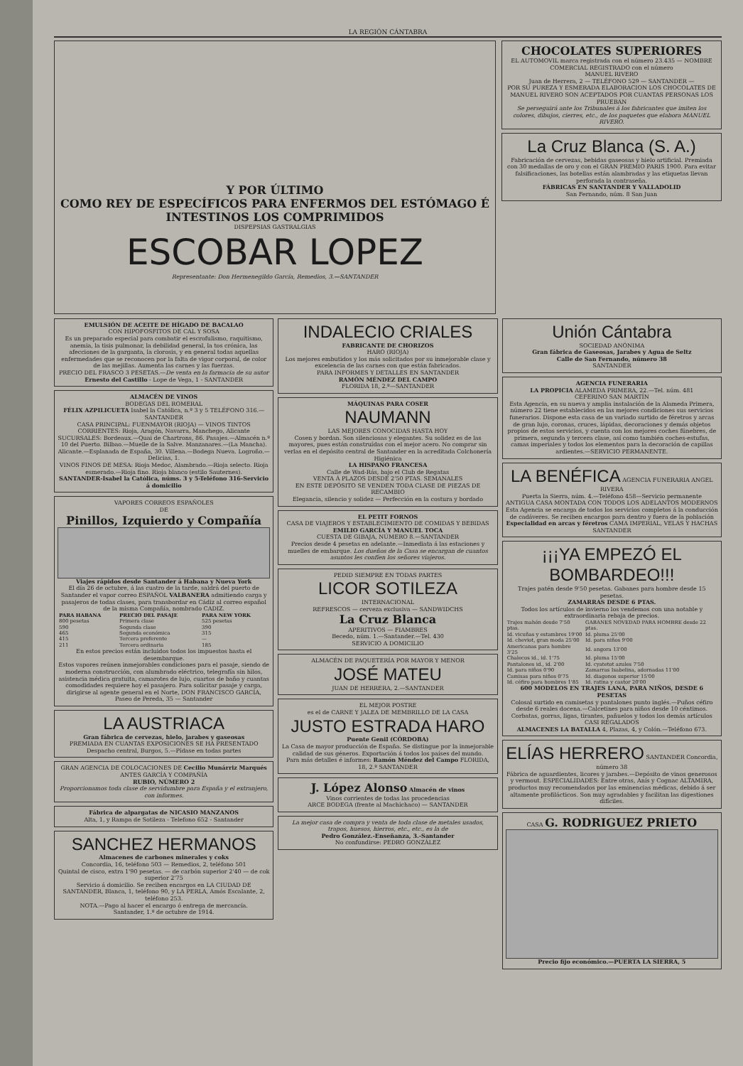LA REGIÓN CÁNTABRA
Y POR ÚLTIMO
COMO REY DE ESPECÍFICOS PARA ENFERMOS DEL ESTÓMAGO É INTESTINOS LOS COMPRIMIDOS
DISPEPSIAS GASTRALGIAS
ESCOBAR LOPEZ
Representante: Don Hermenegildo García, Remedios, 3.—SANTANDER
CHOCOLATES SUPERIORES
EL AUTOMOVIL marca registrada con el número 23.435 — NOMBRE COMERCIAL REGISTRADO con el número
MANUEL RIVERO
Juan de Herrera, 2 — TELÉFONO 529 — SANTANDER —
POR SU PUREZA Y ESMERADA ELABORACION LOS CHOCOLATES DE MANUEL RIVERO SON ACEPTADOS POR CUANTAS PERSONAS LOS PRUEBAN
Se perseguirá ante los Tribunales á los fabricantes que imiten los colores, dibujos, cierres, etc., de los paquetes que elabora MANUEL RIVERO.
La Cruz Blanca (S. A.)
Fabricación de cervezas, bebidas gaseosas y hielo artificial. Premiada con 30 medallas de oro y con el GRAN PREMIO PARIS 1900. Para evitar falsificaciones, las botellas están alambradas y las etiquetas llevan perforada la contraseña.
FÁBRICAS EN SANTANDER Y VALLADOLID
San Fernando, núm. 8 San Juan
EMULSIÓN DE ACEITE DE HÍGADO DE BACALAO
CON HIPOFOSFITOS DE CAL Y SOSA
Es un preparado especial para combatir el escrofulismo, raquitismo, anemia, la tisis pulmonar, la debilidad general, la tos crónica, las afecciones de la garganta, la clorosis, y en general todas aquellas enfermedades que se reconocen por la falta de vigor corporal, de color de las mejillas. Aumenta las carnes y las fuerzas.
PRECIO DEL FRASCO 3 PESETAS.—De venta en la farmacia de su autor
Ernesto del Castillo - Lope de Vega, 1 - SANTANDER
ALMACÉN DE VINOS
BODEGAS DEL ROMERAL
FÉLIX AZPILICUETA Isabel la Católica, n.º 3 y 5 TELÉFONO 316.—SANTANDER
CASA PRINCIPAL: FUENMAYOR (RIOJA) — VINOS TINTOS CORRIENTES: Rioja, Aragón, Navarra, Manchego, Alicante
SUCURSALES: Bordeaux.—Quai de Chartrons, 86. Pasajes.—Almacén n.º 10 del Puerto. Bilbao.—Muelle de la Salve. Manzanares.—(La Mancha). Alicante.—Esplanada de España, 30. Villena.—Bodega Nueva. Logroño.—Delicias, 1.
VINOS FINOS DE MESA: Rioja Medoc, Alambrado.—Rioja selecto. Rioja esmerado.—Rioja fino. Rioja blanco (estilo Sauternes).
SANTANDER-Isabel la Católica, núms. 3 y 5-Teléfono 316-Servicio á domicilio
VAPORES CORREOS ESPAÑOLES
DE
Pinillos, Izquierdo y Compañía
Viajes rápidos desde Santander á Habana y Nueva York
El día 26 de octubre, á las cuatro de la tarde, saldrá del puerto de Santander el vapor correo ESPAÑOL VALBANERA admitiendo carga y pasajeros de todas clases, para transbordar en Cádiz al correo español de la misma Compañía, nombrado CADIZ.
| PARA HABANA | PRECIO DEL PASAJE | PARA NEW YORK |
| --- | --- | --- |
| 800 pesetas | Primera clase | 525 pesetas |
| 590 | Segunda clase | 390 |
| 465 | Segunda económica | 315 |
| 415 | Tercera preferente | — |
| 211 | Tercera ordinaria | 185 |
En estos precios están incluidos todos los impuestos hasta el desembarque.
Estos vapores reúnen inmejorables condiciones para el pasaje, siendo de moderna construcción, con alumbrado eléctrico, telegrafía sin hilos, asistencia médica gratuita, camarotes de lujo, cuartos de baño y cuantas comodidades requiere hoy el pasajero. Para solicitar pasaje y carga, dirigirse al agente general en el Norte, DON FRANCISCO GARCÍA, Paseo de Pereda, 35 — Santander
LA AUSTRIACA
Gran fábrica de cervezas, hielo, jarabes y gaseosas
PREMIADA EN CUANTAS EXPOSICIONES SE HA PRESENTADO
Despacho central, Burgos, 5.—Pídase en todas partes
GRAN AGENCIA DE COLOCACIONES DE Cecilio Munárriz Marqués
ANTES GARCÍA Y COMPAÑÍA
RUBIO, NÚMERO 2
Proporcionamos toda clase de servidumbre para España y el extranjero, con informes.
Fábrica de alpargatas de NICASIO MANZANOS
Alta, 1, y Rampa de Sotileza - Telefono 652 - Santander
SANCHEZ HERMANOS
Almacenes de carbones minerales y coks
Concordia, 16, teléfono 503 — Remedios, 2, teléfono 501
Quintal de cisco, extra 1'90 pesetas. — de carbón superior 2'40 — de cok superior 2'75
Servicio á domicilio. Se reciben encargos en LA CIUDAD DE SANTANDER, Blanca, 1, teléfono 90, y LA PERLA, Amós Escalante, 2, teléfono 253.
NOTA.—Pago al hacer el encargo ó entrega de mercancía.
Santander, 1.º de octubre de 1914.
INDALECIO CRIALES
FABRICANTE DE CHORIZOS
HARO (RIOJA)
Los mejores embutidos y los más solicitados por su inmejorable clase y excelencia de las carnes con que están fabricados.
PARA INFORMES Y DETALLES EN SANTANDER
RAMÓN MÉNDEZ DEL CAMPO
FLORIDA 18, 2.º—SANTANDER
MÁQUINAS PARA COSER
NAUMANN
LAS MEJORES CONOCIDAS HASTA HOY
Cosen y bordan. Son silenciosas y elegantes. Su solidez es de las mayores, pues están construídas con el mejor acero. No comprar sin verlas en el depósito central de Santander en la acreditada Colchonería Higiénica
LA HISPANO FRANCESA
Calle de Wad-Rás, bajo el Club de Regatas
VENTA Á PLAZOS DESDE 2'50 PTAS. SEMANALES
EN ESTE DEPÓSITO SE VENDEN TODA CLASE DE PIEZAS DE RECAMBIO
Elegancia, silencio y solidez — Perfección en la costura y bordado
EL PETIT FORNOS
CASA DE VIAJEROS Y ESTABLECIMIENTO DE COMIDAS Y BEBIDAS
EMILIO GARCÍA Y MANUEL TOCA
CUESTA DE GIBAJA, NÚMERO 8.—SANTANDER
Precios desde 4 pesetas en adelante.—Inmediata á las estaciones y muelles de embarque. Los dueños de la Casa se encargan de cuantos asuntos les confíen los señores viajeros.
PEDID SIEMPRE EN TODAS PARTES
LICOR SOTILEZA
INTERNACIONAL
REFRESCOS — cerveza exclusiva — SANDWIDCHS
La Cruz Blanca
APERITIVOS — FIAMBRES
Becedo, núm. 1.—Santander.—Tel. 430
SERVICIO A DOMICILIO
ALMACÉN DE PAQUETERÍA POR MAYOR Y MENOR
JOSÉ MATEU
JUAN DE HERRERA, 2.—SANTANDER
EL MEJOR POSTRE
es el de CARNE Y JALEA DE MEMBRILLO DE LA CASA
JUSTO ESTRADA HARO
Puente Genil (CÓRDOBA)
La Casa de mayor producción de España. Se distingue por la inmejorable calidad de sus géneros. Exportación á todos los países del mundo.
Para más detalles é informes: Ramón Méndez del Campo FLORIDA, 18, 2.º SANTANDER
J. López Alonso Almacén de vinos
Vinos corrientes de todas las procedencias
ARCE BODEGA (frente al Machichaco) — SANTANDER
La mejor casa de compra y venta de toda clase de metales usados, trapos, huesos, hierros, etc., etc., es la de
Pedro González.-Enseñanza, 3.-Santander
No confundirse: PEDRO GONZÁLEZ
Unión Cántabra
SOCIEDAD ANÓNIMA
Gran fábrica de Gaseosas, Jarabes y Agua de Seltz
Calle de San Fernando, número 38
SANTANDER
AGENCIA FUNERARIA
LA PROPICIA ALAMEDA PRIMERA, 22.—Tel. núm. 481
CEFERINO SAN MARTÍN
Esta Agencia, en su nueva y amplia instalación de la Alameda Primera, número 22 tiene establecidos en las mejores condiciones sus servicios funerarios. Dispone esta casa de un variado surtido de féretros y arcas de gran lujo, coronas, cruces, lápidas, decoraciones y demás objetos propios de estos servicios, y cuenta con los mejores coches fúnebres, de primera, segunda y tercera clase, así como también coches-estufas, camas imperiales y todos los elementos para la decoración de capillas ardientes.—SERVICIO PERMANENTE.
LA BENÉFICA AGENCIA FUNERARIA ANGEL RIVERA
Puerta la Sierra, núm. 4.—Teléfono 458—Servicio permanente
ANTIGUA CASA MONTADA CON TODOS LOS ADELANTOS MODERNOS
Esta Agencia se encarga de todos los servicios completos á la conducción de cadáveres. Se reciben encargos para dentro y fuera de la población
Especialidad en arcas y féretros CAMA IMPERIAL, VELAS Y HACHAS SANTANDER
¡¡¡YA EMPEZÓ EL BOMBARDEO!!!
Trajes patén desde 9'50 pesetas. Gabanes para hombre desde 15 pesetas.
ZAMARRAS DESDE 6 PTAS.
Todos los artículos de invierno los vendemos con una notable y extraordinaria rebaja de precios.
| Trajes mahón desde 7'50 ptas. | GABANES NOVEDAD PARA HOMBRE desde 22 ptas. |
| Id. vicuñas y estambres 19'00 | Id. pluma 25'00 |
| Id. cheviot, gran moda 25'00 | Id. para niños 9'00 |
| Americanas para hombre 3'25 | Id. angora 13'00 |
| Chalecos id., id. 1'75 | Id. pluma 15'00 |
| Pantalones id., id. 2'00 | Id. cyatetot azules 7'50 |
| Id. para niños 0'90 | Zamarras Isabelina, adornadas 11'00 |
| Camisas para niños 0'75 | Id. diagonos superior 15'00 |
| Id. céfiro para hombres 1'85 | Id. ratina y castor 20'00 |
600 MODELOS EN TRAJES LANA, PARA NIÑOS, DESDE 6 PESETAS
Colosal surtido en camisetas y pantalones punto inglés.—Puños céfiro desde 6 reales docena.—Calcetines para niños desde 10 céntimos. Corbatas, gorras, ligas, tirantes, pañuelos y todos los demás artículos CASI REGALADOS
ALMACENES LA BATALLA 4, Plazas, 4, y Colón.—Teléfono 673.
ELÍAS HERRERO SANTANDER Concordia, número 38
Fábrica de aguardientes, licores y jarabes.—Depósito de vinos generosos y vermout. ESPECIALIDADES: Entre otras, Anís y Cognac ALTAMIRA, productos muy recomendados por las eminencias médicas, debido á ser altamente profilácticos. Son muy agradables y facilitan las digestiones difíciles.
CASA G. RODRIGUEZ PRIETO
Precio fijo económico.—PUERTA LA SIERRA, 5